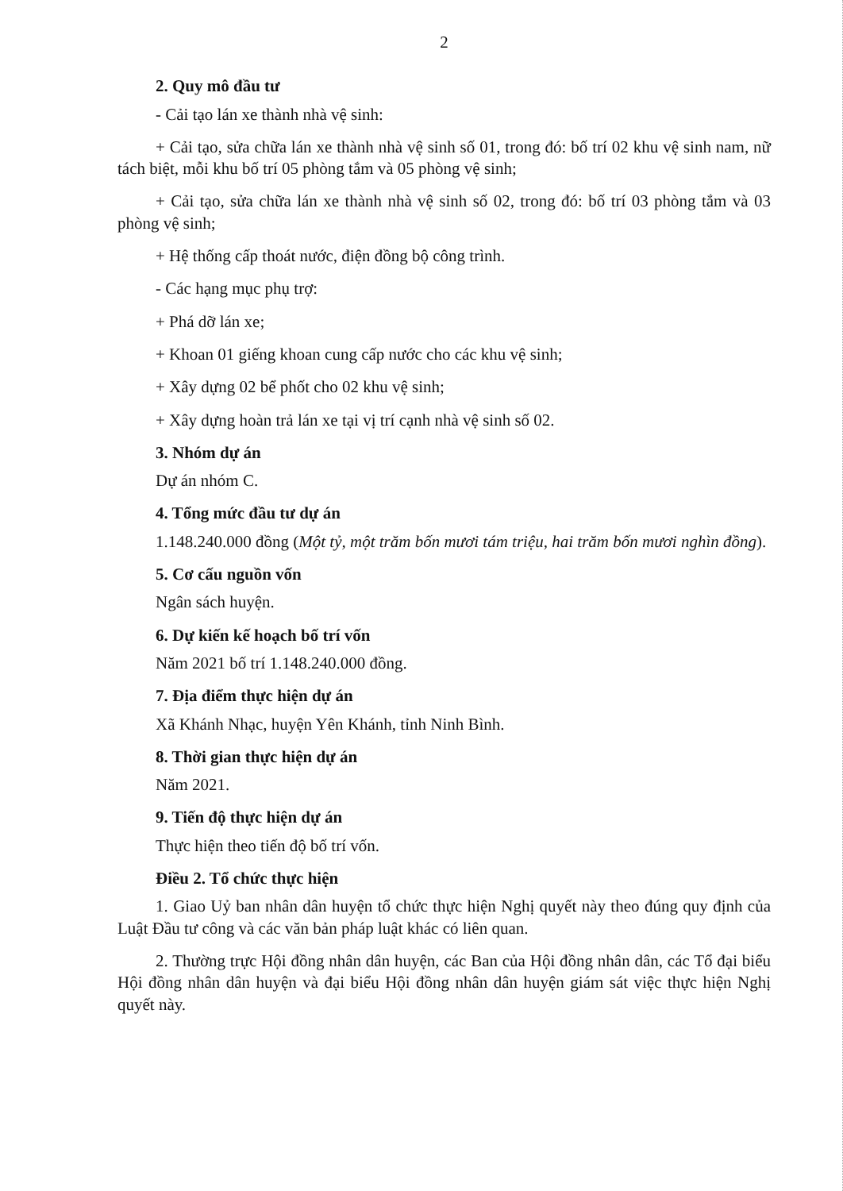2
2. Quy mô đầu tư
- Cải tạo lán xe thành nhà vệ sinh:
+ Cải tạo, sửa chữa lán xe thành nhà vệ sinh số 01, trong đó: bố trí 02 khu vệ sinh nam, nữ tách biệt, mỗi khu bố trí 05 phòng tắm và 05 phòng vệ sinh;
+ Cải tạo, sửa chữa lán xe thành nhà vệ sinh số 02, trong đó: bố trí 03 phòng tắm và 03 phòng vệ sinh;
+ Hệ thống cấp thoát nước, điện đồng bộ công trình.
- Các hạng mục phụ trợ:
+ Phá dỡ lán xe;
+ Khoan 01 giếng khoan cung cấp nước cho các khu vệ sinh;
+ Xây dựng 02 bể phốt cho 02 khu vệ sinh;
+ Xây dựng hoàn trả lán xe tại vị trí cạnh nhà vệ sinh số 02.
3. Nhóm dự án
Dự án nhóm C.
4. Tổng mức đầu tư dự án
1.148.240.000 đồng (Một tỷ, một trăm bốn mươi tám triệu, hai trăm bốn mươi nghìn đồng).
5. Cơ cấu nguồn vốn
Ngân sách huyện.
6. Dự kiến kế hoạch bố trí vốn
Năm 2021 bố trí 1.148.240.000 đồng.
7. Địa điểm thực hiện dự án
Xã Khánh Nhạc, huyện Yên Khánh, tỉnh Ninh Bình.
8. Thời gian thực hiện dự án
Năm 2021.
9. Tiến độ thực hiện dự án
Thực hiện theo tiến độ bố trí vốn.
Điều 2. Tổ chức thực hiện
1. Giao Uỷ ban nhân dân huyện tổ chức thực hiện Nghị quyết này theo đúng quy định của Luật Đầu tư công và các văn bản pháp luật khác có liên quan.
2. Thường trực Hội đồng nhân dân huyện, các Ban của Hội đồng nhân dân, các Tổ đại biểu Hội đồng nhân dân huyện và đại biểu Hội đồng nhân dân huyện giám sát việc thực hiện Nghị quyết này.